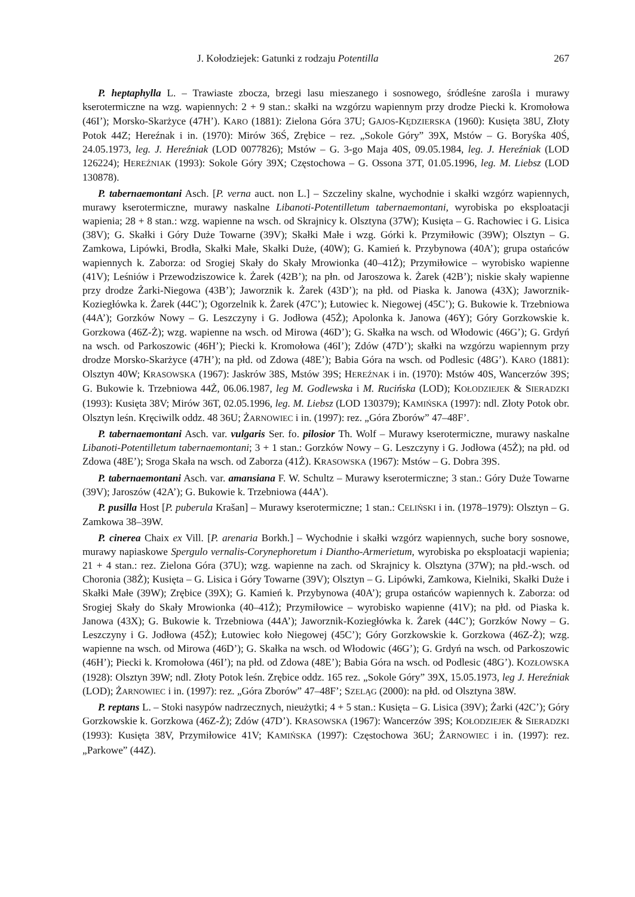J. Kołodziejek: Gatunki z rodzaju Potentilla 267
P. heptaphylla L. – Trawiaste zbocza, brzegi lasu mieszanego i sosnowego, śródleśne zarośla i murawy kserotermiczne na wzg. wapiennych: 2 + 9 stan.: skałki na wzgórzu wapiennym przy drodze Piecki k. Kromołowa (46I’); Morsko-Skarżyce (47H’). KARO (1881): Zielona Góra 37U; GAJOS-KĘDZIERSKA (1960): Kusięta 38U, Złoty Potok 44Z; Hereźnak i in. (1970): Mirów 36Ś, Zrębice – rez. „Sokole Góry” 39X, Mstów – G. Boryśka 40Ś, 24.05.1973, leg. J. Hereźniak (LOD 0077826); Mstów – G. 3-go Maja 40S, 09.05.1984, leg. J. Hereźniak (LOD 126224); HEREŹNIAK (1993): Sokole Góry 39X; Częstochowa – G. Ossona 37T, 01.05.1996, leg. M. Liebsz (LOD 130878).
P. tabernaemontani Asch. [P. verna auct. non L.] – Szczeliny skalne, wychodnie i skałki wzgórz wapiennych, murawy kserotermiczne, murawy naskalne Libanoti-Potentilletum tabernaemontani, wyrobiska po eksploatacji wapienia; 28 + 8 stan.: wzg. wapienne na wsch. od Skrajnicy k. Olsztyna (37W); Kusięta – G. Rachowiec i G. Lisica (38V); G. Skałki i Góry Duże Towarne (39V); Skałki Małe i wzg. Górki k. Przymiłowic (39W); Olsztyn – G. Zamkowa, Lipówki, Brodła, Skałki Małe, Skałki Duże, (40W); G. Kamień k. Przybynowa (40A’); grupa ostańców wapiennych k. Zaborza: od Srogiej Skały do Skały Mrowionka (40–41Ż); Przymiłowice – wyrobisko wapienne (41V); Leśniów i Przewodziszowice k. Żarek (42B’); na płn. od Jaroszowa k. Żarek (42B’); niskie skały wapienne przy drodze Żarki-Niegowa (43B’); Jaworznik k. Żarek (43D’); na płd. od Piaska k. Janowa (43X); Jaworznik-Koziegłówka k. Żarek (44C’); Ogorzelnik k. Żarek (47C’); Łutowiec k. Niegowej (45C’); G. Bukowie k. Trzebniowa (44A’); Gorzków Nowy – G. Leszczyny i G. Jodłowa (45Ż); Apolonka k. Janowa (46Y); Góry Gorzkowskie k. Gorzkowa (46Z-Ż); wzg. wapienne na wsch. od Mirowa (46D’); G. Skałka na wsch. od Włodowic (46G’); G. Grdyń na wsch. od Parkoszowic (46H’); Piecki k. Kromołowa (46I’); Zdów (47D’); skałki na wzgórzu wapiennym przy drodze Morsko-Skarżyce (47H’); na płd. od Zdowa (48E’); Babia Góra na wsch. od Podlesic (48G’). KARO (1881): Olsztyn 40W; KRASOWSKA (1967): Jaskrów 38S, Mstów 39S; HEREŹNAK i in. (1970): Mstów 40S, Wancerzów 39S; G. Bukowie k. Trzebniowa 44Ż, 06.06.1987, leg M. Godlewska i M. Rucińska (LOD); KOŁODZIEJEK & SIERADZKI (1993): Kusięta 38V; Mirów 36T, 02.05.1996, leg. M. Liebsz (LOD 130379); KAMIŃSKA (1997): ndl. Złoty Potok obr. Olsztyn leśn. Kręciwilk oddz. 48 36U; ŻARNOWIEC i in. (1997): rez. „Góra Zborów” 47–48F’.
P. tabernaemontani Asch. var. vulgaris Ser. fo. pilosior Th. Wolf – Murawy kserotermiczne, murawy naskalne Libanoti-Potentilletum tabernaemontani; 3 + 1 stan.: Gorzków Nowy – G. Leszczyny i G. Jodłowa (45Ż); na płd. od Zdowa (48E’); Sroga Skała na wsch. od Zaborza (41Ż). KRASOWSKA (1967): Mstów – G. Dobra 39S.
P. tabernaemontani Asch. var. amansiana F. W. Schultz – Murawy kserotermiczne; 3 stan.: Góry Duże Towarne (39V); Jaroszów (42A’); G. Bukowie k. Trzebniowa (44A’).
P. pusilla Host [P. puberula Krašan] – Murawy kserotermiczne; 1 stan.: CELIŃSKI i in. (1978–1979): Olsztyn – G. Zamkowa 38–39W.
P. cinerea Chaix ex Vill. [P. arenaria Borkh.] – Wychodnie i skałki wzgórz wapiennych, suche bory sosnowe, murawy napiaskowe Spergulo vernalis-Corynephoretum i Diantho-Armerietum, wyrobiska po eksploatacji wapienia; 21 + 4 stan.: rez. Zielona Góra (37U); wzg. wapienne na zach. od Skrajnicy k. Olsztyna (37W); na płd.-wsch. od Choronia (38Ż); Kusięta – G. Lisica i Góry Towarne (39V); Olsztyn – G. Lipówki, Zamkowa, Kielniki, Skałki Duże i Skałki Małe (39W); Zrębice (39X); G. Kamień k. Przybynowa (40A’); grupa ostańców wapiennych k. Zaborza: od Srogiej Skały do Skały Mrowionka (40–41Ż); Przymiłowice – wyrobisko wapienne (41V); na płd. od Piaska k. Janowa (43X); G. Bukowie k. Trzebniowa (44A’); Jaworznik-Koziegłówka k. Żarek (44C’); Gorzków Nowy – G. Leszczyny i G. Jodłowa (45Ż); Łutowiec koło Niegowej (45C’); Góry Gorzkowskie k. Gorzkowa (46Z-Ż); wzg. wapienne na wsch. od Mirowa (46D’); G. Skałka na wsch. od Włodowic (46G’); G. Grdyń na wsch. od Parkoszowic (46H’); Piecki k. Kromołowa (46I’); na płd. od Zdowa (48E’); Babia Góra na wsch. od Podlesic (48G’). KOZŁOWSKA (1928): Olsztyn 39W; ndl. Złoty Potok leśn. Zrębice oddz. 165 rez. „Sokole Góry” 39X, 15.05.1973, leg J. Hereźniak (LOD); ŻARNOWIEC i in. (1997): rez. „Góra Zborów” 47–48F’; SZELĄG (2000): na płd. od Olsztyna 38W.
P. reptans L. – Stoki nasypów nadrzecznych, nieużytki; 4 + 5 stan.: Kusięta – G. Lisica (39V); Żarki (42C’); Góry Gorzkowskie k. Gorzkowa (46Z-Ż); Zdów (47D’). KRASOWSKA (1967): Wancerzów 39S; KOŁODZIEJEK & SIERADZKI (1993): Kusięta 38V, Przymiłowice 41V; KAMIŃSKA (1997): Częstochowa 36U; ŻARNOWIEC i in. (1997): rez. „Parkowe” (44Z).